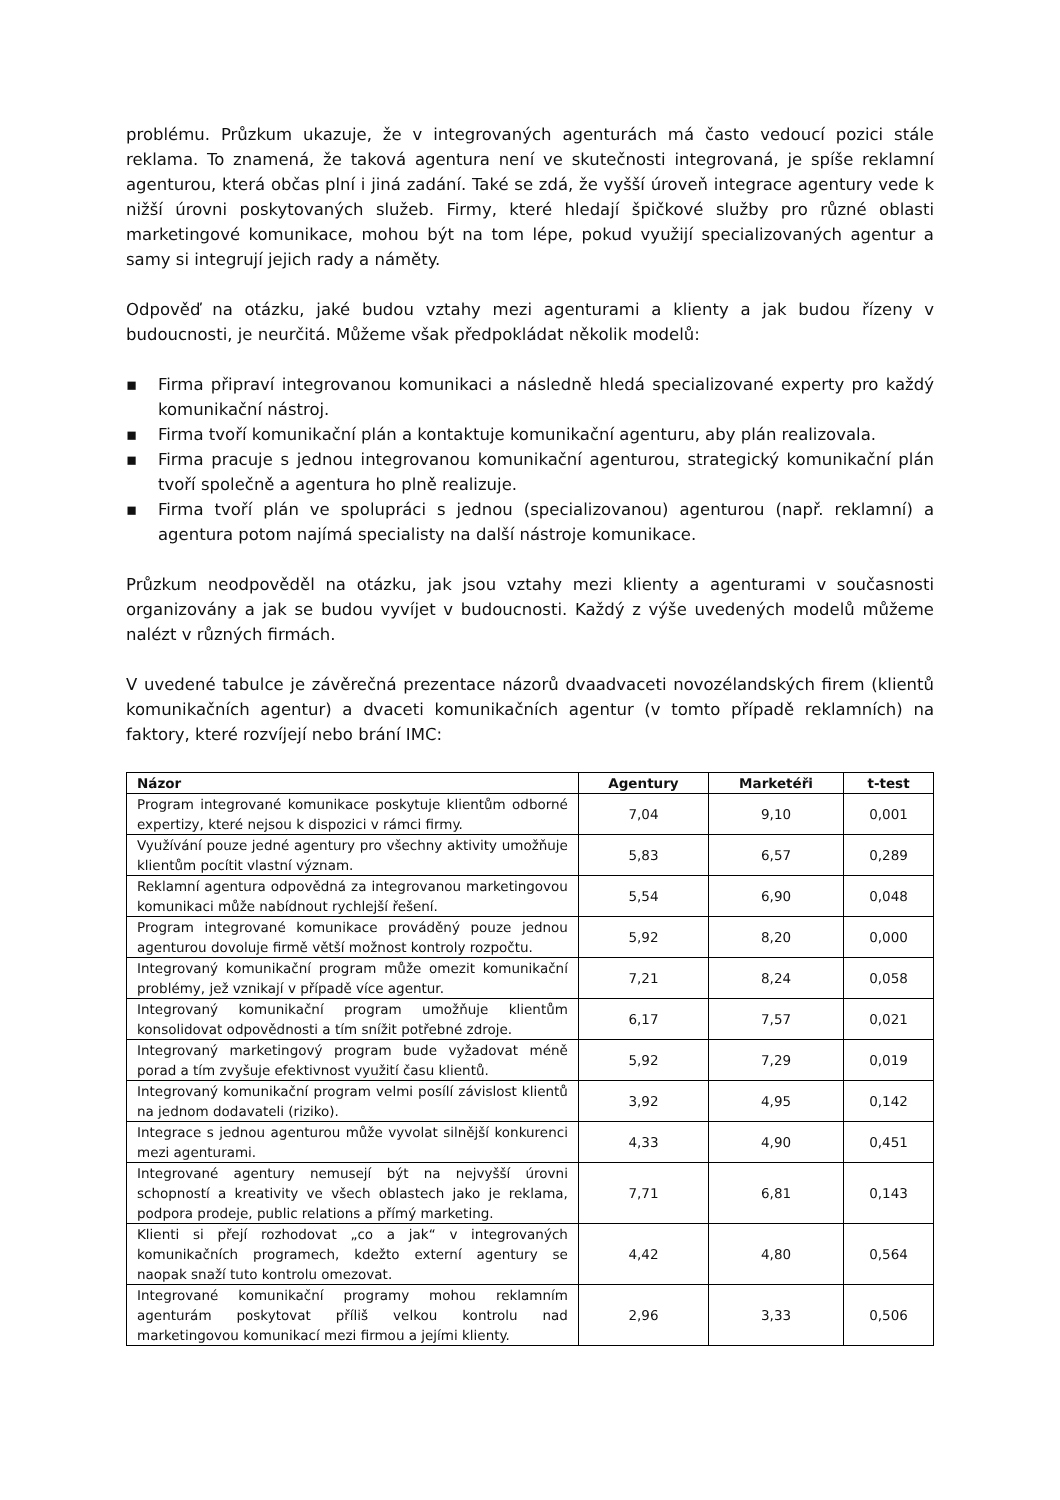problému. Průzkum ukazuje, že v integrovaných agenturách má často vedoucí pozici stále reklama. To znamená, že taková agentura není ve skutečnosti integrovaná, je spíše reklamní agenturou, která občas plní i jiná zadání. Také se zdá, že vyšší úroveň integrace agentury vede k nižší úrovni poskytovaných služeb. Firmy, které hledají špičkové služby pro různé oblasti marketingové komunikace, mohou být na tom lépe, pokud využijí specializovaných agentur a samy si integrují jejich rady a náměty.
Odpověď na otázku, jaké budou vztahy mezi agenturami a klienty a jak budou řízeny v budoucnosti, je neurčitá. Můžeme však předpokládat několik modelů:
▪ Firma připraví integrovanou komunikaci a následně hledá specializované experty pro každý komunikační nástroj.
▪ Firma tvoří komunikační plán a kontaktuje komunikační agenturu, aby plán realizovala.
▪ Firma pracuje s jednou integrovanou komunikační agenturou, strategický komunikační plán tvoří společně a agentura ho plně realizuje.
▪ Firma tvoří plán ve spolupráci s jednou (specializovanou) agenturou (např. reklamní) a agentura potom najímá specialisty na další nástroje komunikace.
Průzkum neodpověděl na otázku, jak jsou vztahy mezi klienty a agenturami v současnosti organizovány a jak se budou vyvíjet v budoucnosti. Každý z výše uvedených modelů můžeme nalézt v různých firmách.
V uvedené tabulce je závěrečná prezentace názorů dvaadvaceti novozélandských firem (klientů komunikačních agentur) a dvaceti komunikačních agentur (v tomto případě reklamních) na faktory, které rozvíjejí nebo brání IMC:
| Názor | Agentury | Marketéři | t-test |
| --- | --- | --- | --- |
| Program integrované komunikace poskytuje klientům odborné expertizy, které nejsou k dispozici v rámci firmy. | 7,04 | 9,10 | 0,001 |
| Využívání pouze jedné agentury pro všechny aktivity umožňuje klientům pocítit vlastní význam. | 5,83 | 6,57 | 0,289 |
| Reklamní agentura odpovědná za integrovanou marketingovou komunikaci může nabídnout rychlejší řešení. | 5,54 | 6,90 | 0,048 |
| Program integrované komunikace prováděný pouze jednou agenturou dovoluje firmě větší možnost kontroly rozpočtu. | 5,92 | 8,20 | 0,000 |
| Integrovaný komunikační program může omezit komunikační problémy, jež vznikají v případě více agentur. | 7,21 | 8,24 | 0,058 |
| Integrovaný komunikační program umožňuje klientům konsolidovat odpovědnosti a tím snížit potřebné zdroje. | 6,17 | 7,57 | 0,021 |
| Integrovaný marketingový program bude vyžadovat méně porad a tím zvyšuje efektivnost využití času klientů. | 5,92 | 7,29 | 0,019 |
| Integrovaný komunikační program velmi posílí závislost klientů na jednom dodavateli (riziko). | 3,92 | 4,95 | 0,142 |
| Integrace s jednou agenturou může vyvolat silnější konkurenci mezi agenturami. | 4,33 | 4,90 | 0,451 |
| Integrované agentury nemusejí být na nejvyšší úrovni schopností a kreativity ve všech oblastech jako je reklama, podpora prodeje, public relations a přímý marketing. | 7,71 | 6,81 | 0,143 |
| Klienti si přejí rozhodovat „co a jak“ v integrovaných komunikačních programech, kdežto externí agentury se naopak snaží tuto kontrolu omezovat. | 4,42 | 4,80 | 0,564 |
| Integrované komunikační programy mohou reklamním agenturám poskytovat příliš velkou kontrolu nad marketingovou komunikací mezi firmou a jejími klienty. | 2,96 | 3,33 | 0,506 |